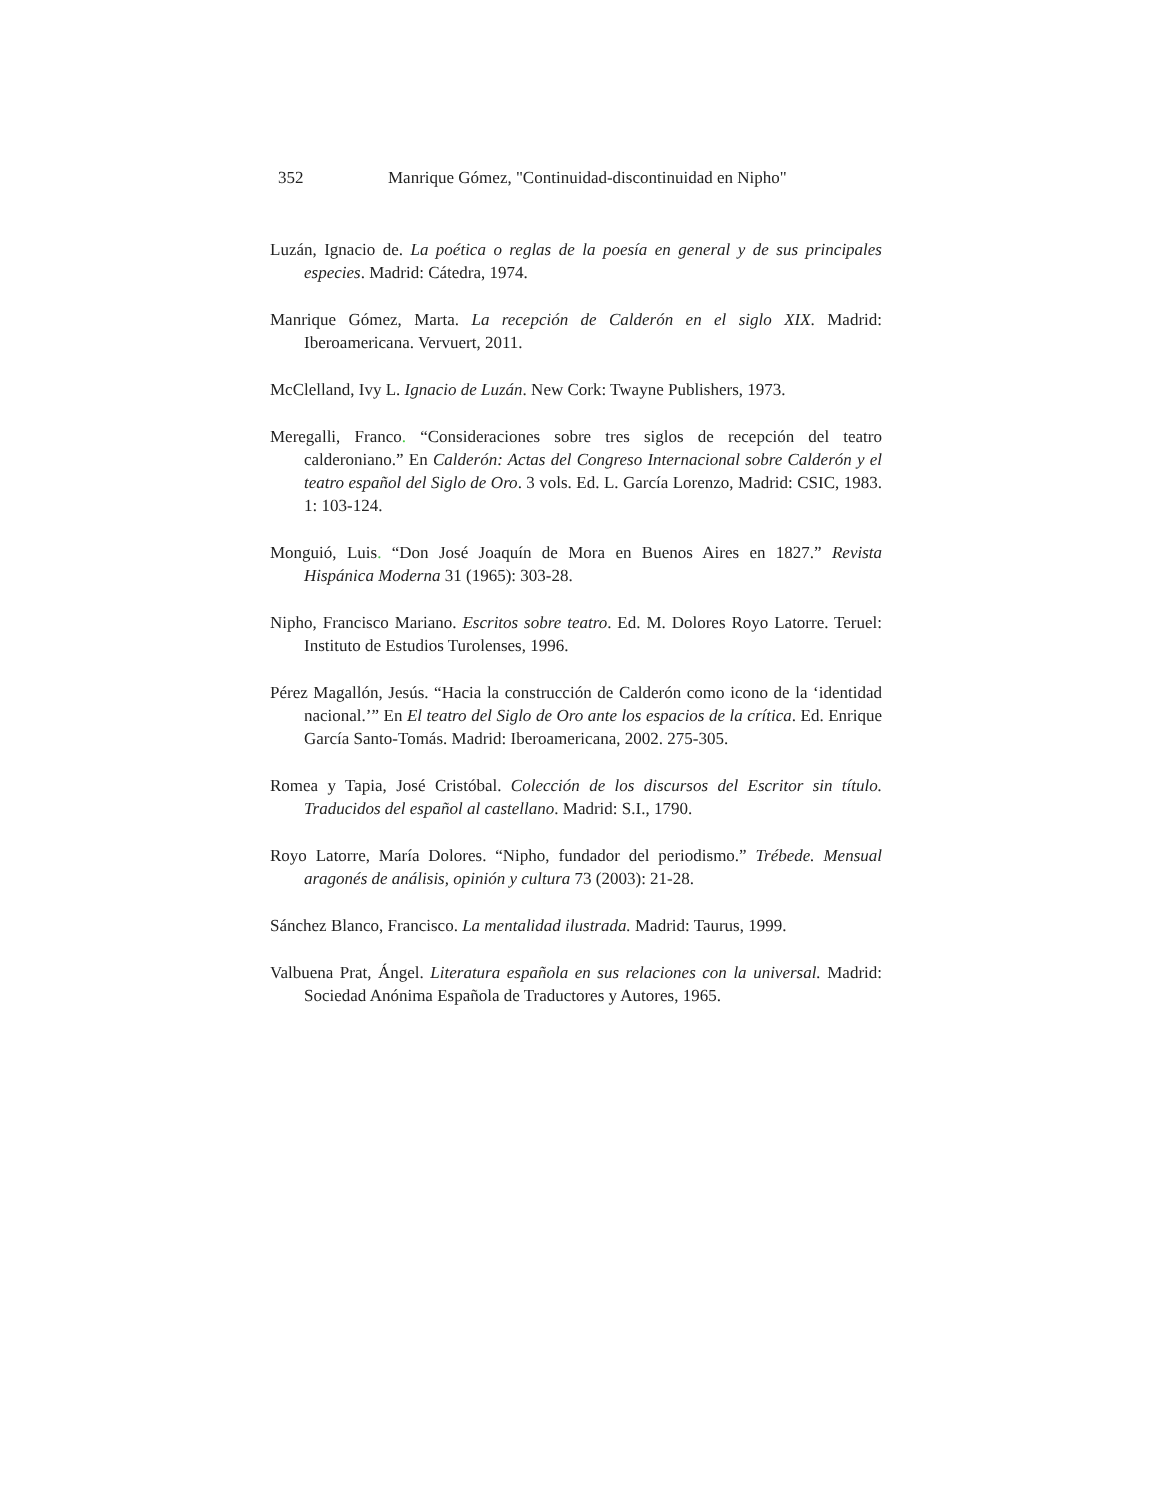352 Manrique Gómez, "Continuidad-discontinuidad en Nipho"
Luzán, Ignacio de. La poética o reglas de la poesía en general y de sus principales especies. Madrid: Cátedra, 1974.
Manrique Gómez, Marta. La recepción de Calderón en el siglo XIX. Madrid: Iberoamericana. Vervuert, 2011.
McClelland, Ivy L. Ignacio de Luzán. New Cork: Twayne Publishers, 1973.
Meregalli, Franco. “Consideraciones sobre tres siglos de recepción del teatro calderoniano.” En Calderón: Actas del Congreso Internacional sobre Calderón y el teatro español del Siglo de Oro. 3 vols. Ed. L. García Lorenzo, Madrid: CSIC, 1983. 1: 103-124.
Monguió, Luis. “Don José Joaquín de Mora en Buenos Aires en 1827.” Revista Hispánica Moderna 31 (1965): 303-28.
Nipho, Francisco Mariano. Escritos sobre teatro. Ed. M. Dolores Royo Latorre. Teruel: Instituto de Estudios Turolenses, 1996.
Pérez Magallón, Jesús. “Hacia la construcción de Calderón como icono de la ‘identidad nacional.’” En El teatro del Siglo de Oro ante los espacios de la crítica. Ed. Enrique García Santo-Tomás. Madrid: Iberoamericana, 2002. 275-305.
Romea y Tapia, José Cristóbal. Colección de los discursos del Escritor sin título. Traducidos del español al castellano. Madrid: S.I., 1790.
Royo Latorre, María Dolores. “Nipho, fundador del periodismo.” Trébede. Mensual aragonés de análisis, opinión y cultura 73 (2003): 21-28.
Sánchez Blanco, Francisco. La mentalidad ilustrada. Madrid: Taurus, 1999.
Valbuena Prat, Ángel. Literatura española en sus relaciones con la universal. Madrid: Sociedad Anónima Española de Traductores y Autores, 1965.